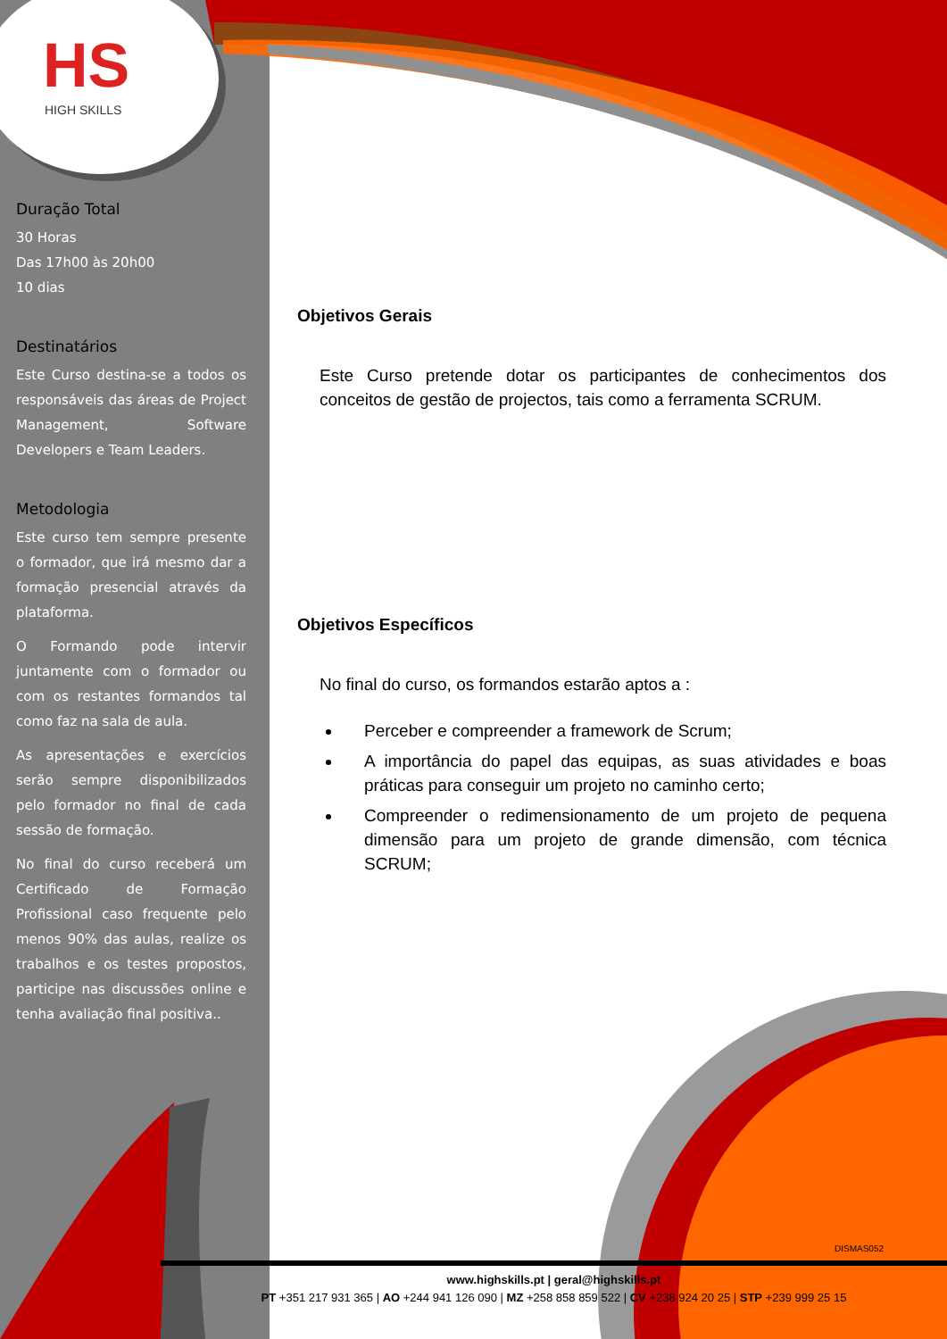HS
HIGH SKILLS
Duração Total
30 Horas
Das 17h00 às 20h00
10 dias
Destinatários
Este Curso destina-se a todos os responsáveis das áreas de Project Management, Software Developers e Team Leaders.
Metodologia
Este curso tem sempre presente o formador, que irá mesmo dar a formação presencial através da plataforma.
O Formando pode intervir juntamente com o formador ou com os restantes formandos tal como faz na sala de aula.
As apresentações e exercícios serão sempre disponibilizados pelo formador no final de cada sessão de formação.
No final do curso receberá um Certificado de Formação Profissional caso frequente pelo menos 90% das aulas, realize os trabalhos e os testes propostos, participe nas discussões online e tenha avaliação final positiva..
Objetivos Gerais
Este Curso pretende dotar os participantes de conhecimentos dos conceitos de gestão de projectos, tais como a ferramenta SCRUM.
Objetivos Específicos
No final do curso, os formandos estarão aptos a :
Perceber e compreender a framework de Scrum;
A importância do papel das equipas, as suas atividades e boas práticas para conseguir um projeto no caminho certo;
Compreender o redimensionamento de um projeto de pequena dimensão para um projeto de grande dimensão, com técnica SCRUM;
DISMAS052
www.highskills.pt | geral@highskills.pt
PT +351 217 931 365 | AO +244 941 126 090 | MZ +258 858 859 522 | CV +238 924 20 25 | STP +239 999 25 15